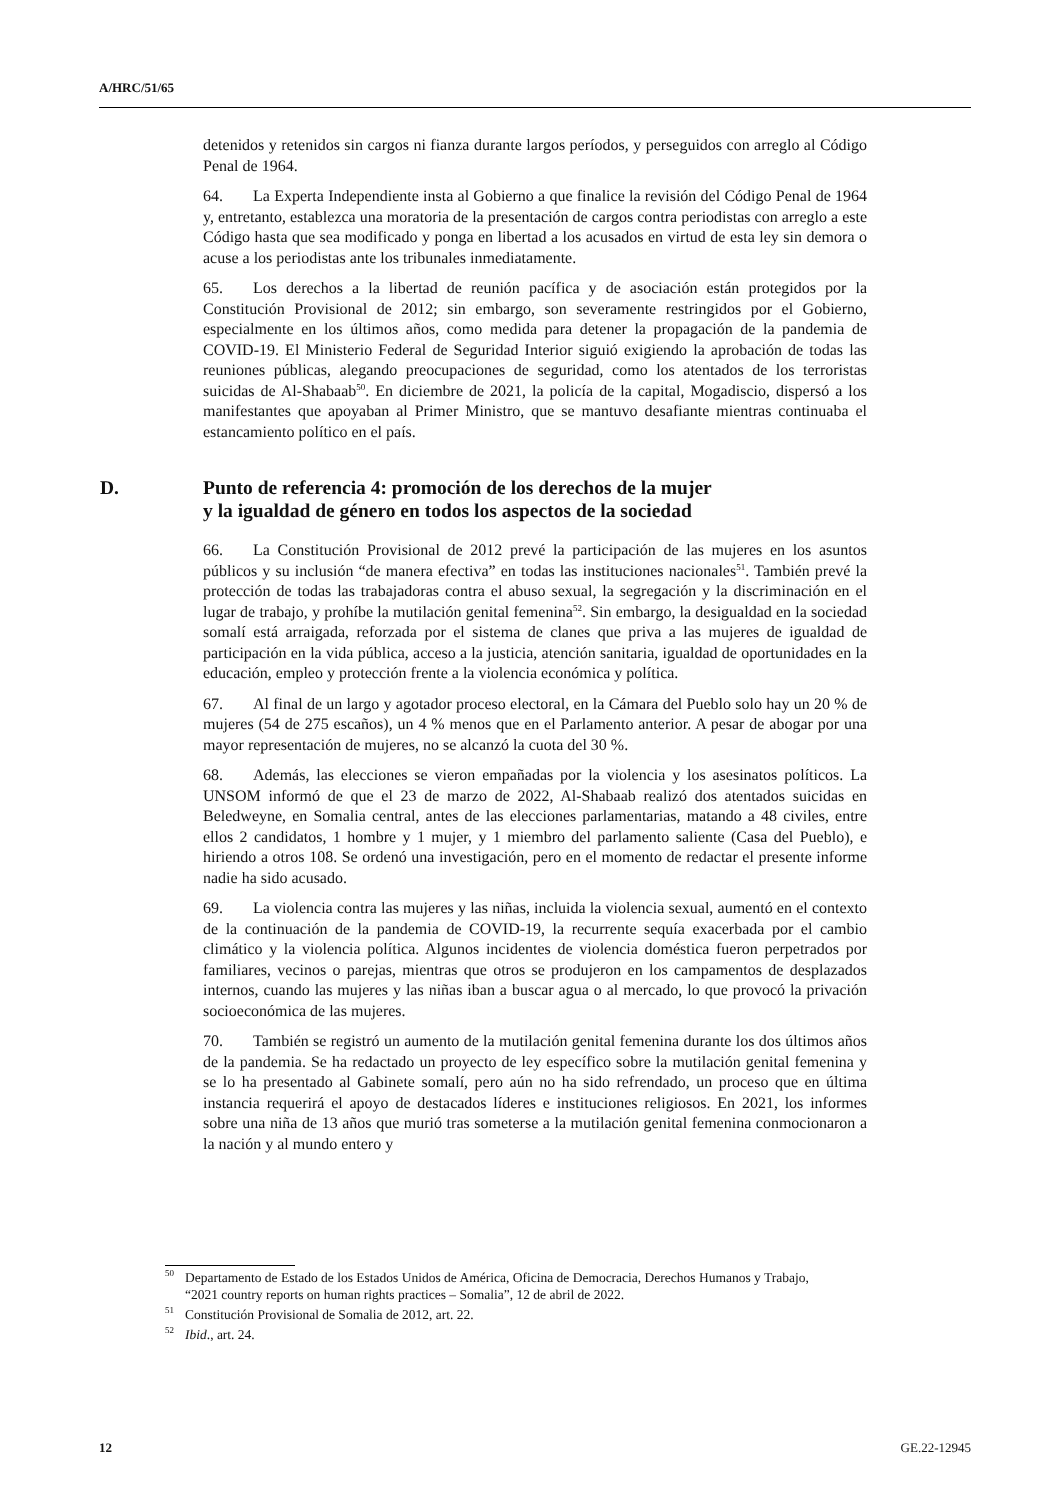A/HRC/51/65
detenidos y retenidos sin cargos ni fianza durante largos períodos, y perseguidos con arreglo al Código Penal de 1964.
64. La Experta Independiente insta al Gobierno a que finalice la revisión del Código Penal de 1964 y, entretanto, establezca una moratoria de la presentación de cargos contra periodistas con arreglo a este Código hasta que sea modificado y ponga en libertad a los acusados en virtud de esta ley sin demora o acuse a los periodistas ante los tribunales inmediatamente.
65. Los derechos a la libertad de reunión pacífica y de asociación están protegidos por la Constitución Provisional de 2012; sin embargo, son severamente restringidos por el Gobierno, especialmente en los últimos años, como medida para detener la propagación de la pandemia de COVID-19. El Ministerio Federal de Seguridad Interior siguió exigiendo la aprobación de todas las reuniones públicas, alegando preocupaciones de seguridad, como los atentados de los terroristas suicidas de Al-Shabaab<sup>50</sup>. En diciembre de 2021, la policía de la capital, Mogadiscio, dispersó a los manifestantes que apoyaban al Primer Ministro, que se mantuvo desafiante mientras continuaba el estancamiento político en el país.
D. Punto de referencia 4: promoción de los derechos de la mujer
y la igualdad de género en todos los aspectos de la sociedad
66. La Constitución Provisional de 2012 prevé la participación de las mujeres en los asuntos públicos y su inclusión “de manera efectiva” en todas las instituciones nacionales<sup>51</sup>. También prevé la protección de todas las trabajadoras contra el abuso sexual, la segregación y la discriminación en el lugar de trabajo, y prohíbe la mutilación genital femenina<sup>52</sup>. Sin embargo, la desigualdad en la sociedad somalí está arraigada, reforzada por el sistema de clanes que priva a las mujeres de igualdad de participación en la vida pública, acceso a la justicia, atención sanitaria, igualdad de oportunidades en la educación, empleo y protección frente a la violencia económica y política.
67. Al final de un largo y agotador proceso electoral, en la Cámara del Pueblo solo hay un 20 % de mujeres (54 de 275 escaños), un 4 % menos que en el Parlamento anterior. A pesar de abogar por una mayor representación de mujeres, no se alcanzó la cuota del 30 %.
68. Además, las elecciones se vieron empañadas por la violencia y los asesinatos políticos. La UNSOM informó de que el 23 de marzo de 2022, Al-Shabaab realizó dos atentados suicidas en Beledweyne, en Somalia central, antes de las elecciones parlamentarias, matando a 48 civiles, entre ellos 2 candidatos, 1 hombre y 1 mujer, y 1 miembro del parlamento saliente (Casa del Pueblo), e hiriendo a otros 108. Se ordenó una investigación, pero en el momento de redactar el presente informe nadie ha sido acusado.
69. La violencia contra las mujeres y las niñas, incluida la violencia sexual, aumentó en el contexto de la continuación de la pandemia de COVID-19, la recurrente sequía exacerbada por el cambio climático y la violencia política. Algunos incidentes de violencia doméstica fueron perpetrados por familiares, vecinos o parejas, mientras que otros se produjeron en los campamentos de desplazados internos, cuando las mujeres y las niñas iban a buscar agua o al mercado, lo que provocó la privación socioeconómica de las mujeres.
70. También se registró un aumento de la mutilación genital femenina durante los dos últimos años de la pandemia. Se ha redactado un proyecto de ley específico sobre la mutilación genital femenina y se lo ha presentado al Gabinete somalí, pero aún no ha sido refrendado, un proceso que en última instancia requerirá el apoyo de destacados líderes e instituciones religiosos. En 2021, los informes sobre una niña de 13 años que murió tras someterse a la mutilación genital femenina conmocionaron a la nación y al mundo entero y
<sup>50</sup> Departamento de Estado de los Estados Unidos de América, Oficina de Democracia, Derechos Humanos y Trabajo, “2021 country reports on human rights practices – Somalia”, 12 de abril de 2022.
<sup>51</sup> Constitución Provisional de Somalia de 2012, art. 22.
<sup>52</sup> Ibid., art. 24.
12 GE.22-12945